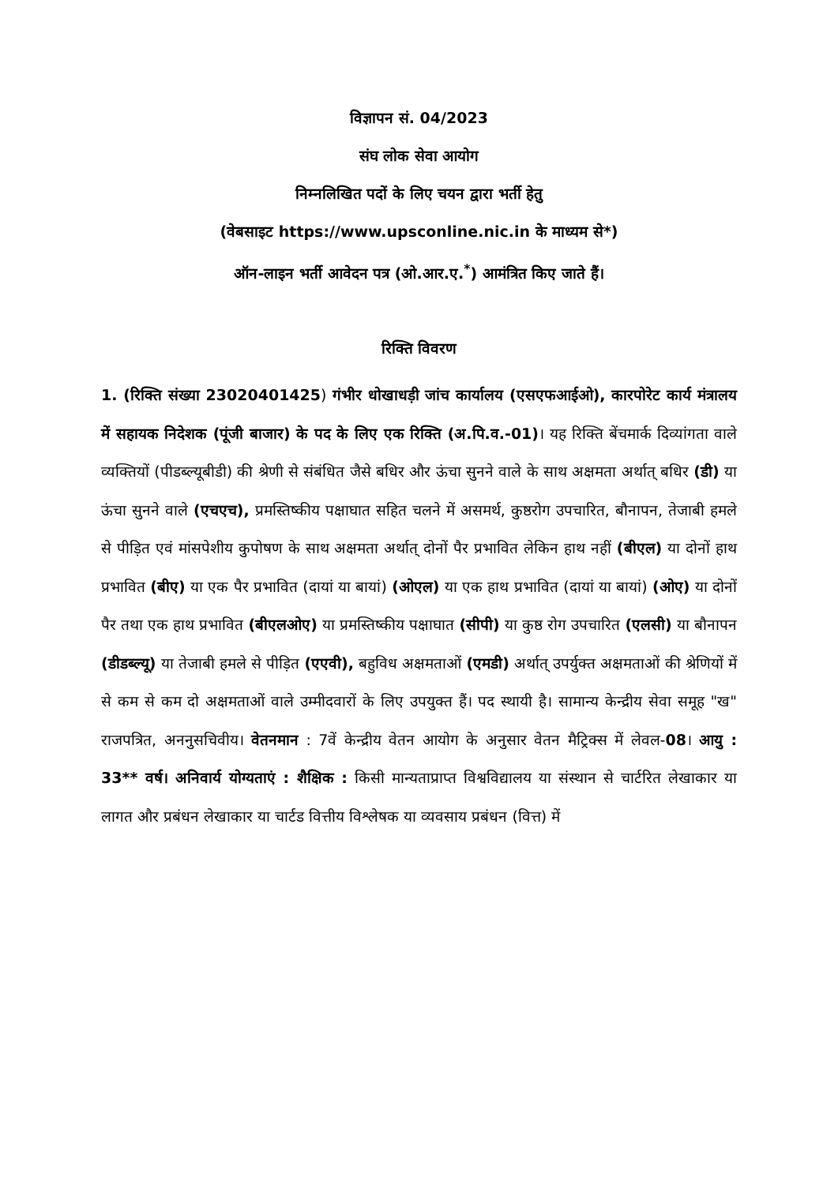विज्ञापन सं. 04/2023
संघ लोक सेवा आयोग
निम्नलिखित पदों के लिए चयन द्वारा भर्ती हेतु
(वेबसाइट https://www.upsconline.nic.in के माध्यम से*)
ऑन-लाइन भर्ती आवेदन पत्र (ओ.आर.ए.<sup>*</sup>) आमंत्रित किए जाते हैं।
रिक्ति विवरण
1. (रिक्ति संख्या 23020401425) गंभीर धोखाधड़ी जांच कार्यालय (एसएफआईओ), कारपोरेट कार्य मंत्रालय में सहायक निदेशक (पूंजी बाजार) के पद के लिए एक रिक्ति (अ.पि.व.-01)। यह रिक्ति बेंचमार्क दिव्यांगता वाले व्यक्तियों (पीडब्ल्यूबीडी) की श्रेणी से संबंधित जैसे बधिर और ऊंचा सुनने वाले के साथ अक्षमता अर्थात् बधिर (डी) या ऊंचा सुनने वाले (एचएच), प्रमस्तिष्कीय पक्षाघात सहित चलने में असमर्थ, कुष्ठरोग उपचारित, बौनापन, तेजाबी हमले से पीड़ित एवं मांसपेशीय कुपोषण के साथ अक्षमता अर्थात् दोनों पैर प्रभावित लेकिन हाथ नहीं (बीएल) या दोनों हाथ प्रभावित (बीए) या एक पैर प्रभावित (दायां या बायां) (ओएल) या एक हाथ प्रभावित (दायां या बायां) (ओए) या दोनों पैर तथा एक हाथ प्रभावित (बीएलओए) या प्रमस्तिष्कीय पक्षाघात (सीपी) या कुष्ठ रोग उपचारित (एलसी) या बौनापन (डीडब्ल्यू) या तेजाबी हमले से पीड़ित (एएवी), बहुविध अक्षमताओं (एमडी) अर्थात् उपर्युक्त अक्षमताओं की श्रेणियों में से कम से कम दो अक्षमताओं वाले उम्मीदवारों के लिए उपयुक्त हैं। पद स्थायी है। सामान्य केन्द्रीय सेवा समूह "ख" राजपत्रित, अननुसचिवीय। वेतनमान : 7वें केन्द्रीय वेतन आयोग के अनुसार वेतन मैट्रिक्स में लेवल-08। आयु : 33** वर्ष। अनिवार्य योग्यताएं : शैक्षिक : किसी मान्यताप्राप्त विश्वविद्यालय या संस्थान से चार्टरित लेखाकार या लागत और प्रबंधन लेखाकार या चार्टड वित्तीय विश्लेषक या व्यवसाय प्रबंधन (वित्त) में